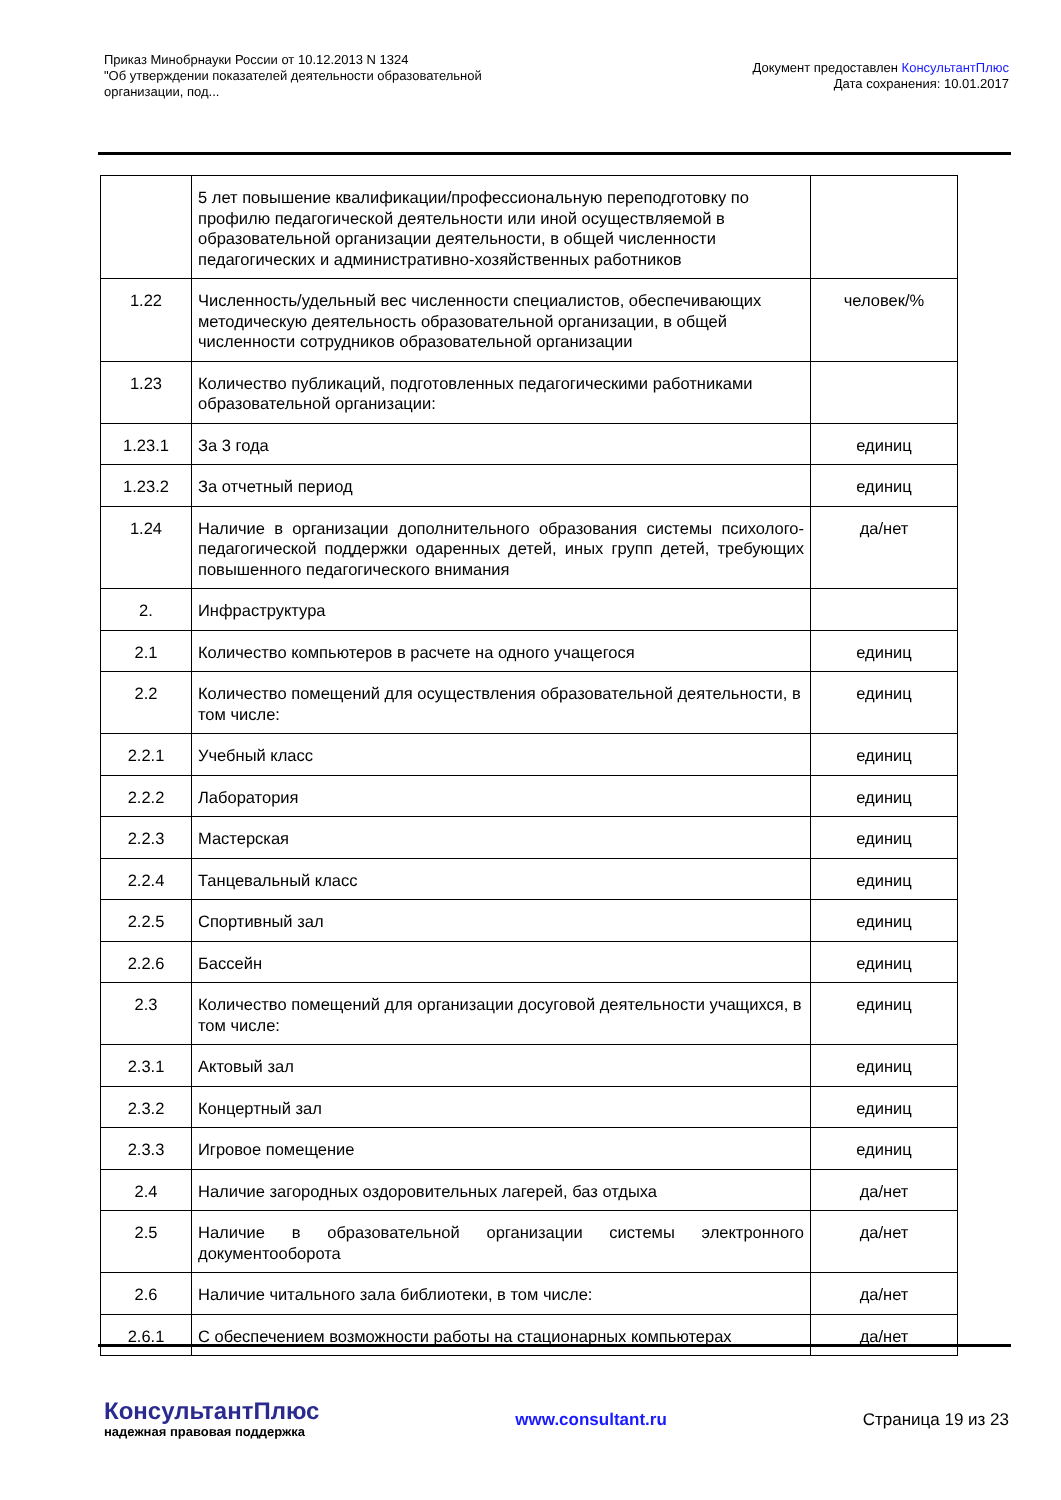Приказ Минобрнауки России от 10.12.2013 N 1324
"Об утверждении показателей деятельности образовательной
организации, под...
Документ предоставлен КонсультантПлюс
Дата сохранения: 10.01.2017
| | 5 лет повышение квалификации/профессиональную переподготовку по профилю педагогической деятельности или иной осуществляемой в образовательной организации деятельности, в общей численности педагогических и административно-хозяйственных работников | |
| 1.22 | Численность/удельный вес численности специалистов, обеспечивающих методическую деятельность образовательной организации, в общей численности сотрудников образовательной организации | человек/% |
| 1.23 | Количество публикаций, подготовленных педагогическими работниками образовательной организации: | |
| 1.23.1 | За 3 года | единиц |
| 1.23.2 | За отчетный период | единиц |
| 1.24 | Наличие в организации дополнительного образования системы психолого-педагогической поддержки одаренных детей, иных групп детей, требующих повышенного педагогического внимания | да/нет |
| 2. | Инфраструктура | |
| 2.1 | Количество компьютеров в расчете на одного учащегося | единиц |
| 2.2 | Количество помещений для осуществления образовательной деятельности, в том числе: | единиц |
| 2.2.1 | Учебный класс | единиц |
| 2.2.2 | Лаборатория | единиц |
| 2.2.3 | Мастерская | единиц |
| 2.2.4 | Танцевальный класс | единиц |
| 2.2.5 | Спортивный зал | единиц |
| 2.2.6 | Бассейн | единиц |
| 2.3 | Количество помещений для организации досуговой деятельности учащихся, в том числе: | единиц |
| 2.3.1 | Актовый зал | единиц |
| 2.3.2 | Концертный зал | единиц |
| 2.3.3 | Игровое помещение | единиц |
| 2.4 | Наличие загородных оздоровительных лагерей, баз отдыха | да/нет |
| 2.5 | Наличие в образовательной организации системы электронного документооборота | да/нет |
| 2.6 | Наличие читального зала библиотеки, в том числе: | да/нет |
| 2.6.1 | С обеспечением возможности работы на стационарных компьютерах | да/нет |
КонсультантПлюс
надежная правовая поддержка
www.consultant.ru Страница 19 из 23